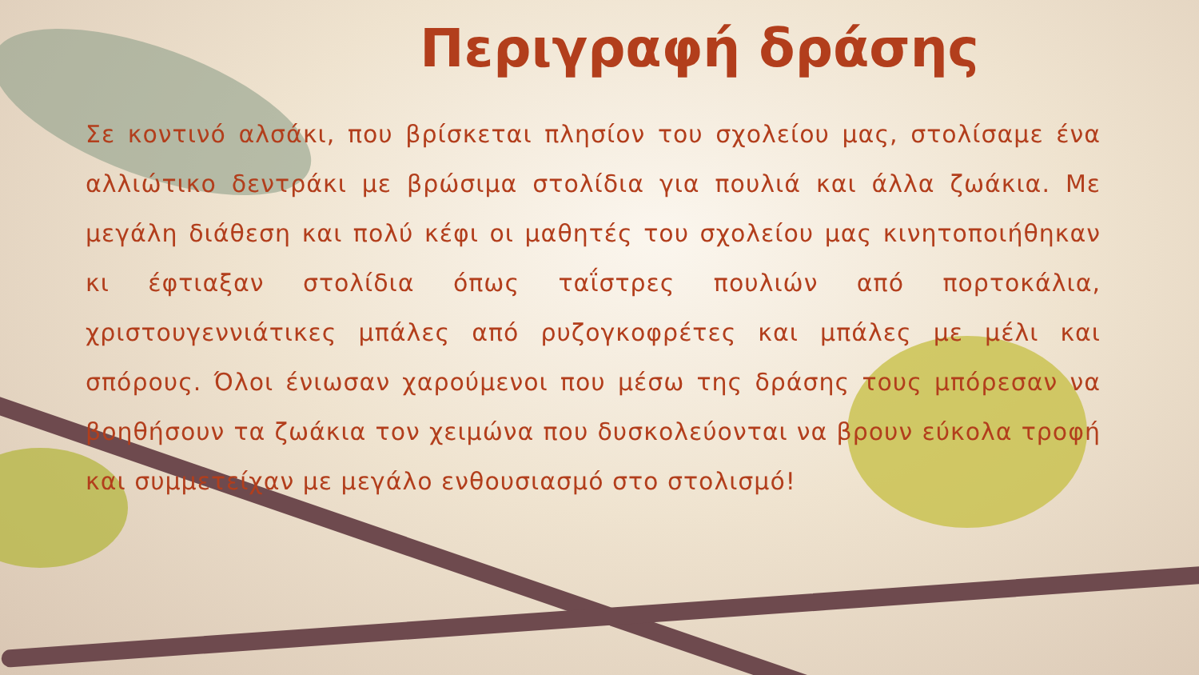Περιγραφή δράσης
Σε κοντινό αλσάκι, που βρίσκεται πλησίον του σχολείου μας, στολίσαμε ένα αλλιώτικο δεντράκι με βρώσιμα στολίδια για πουλιά και άλλα ζωάκια. Με μεγάλη διάθεση και πολύ κέφι οι μαθητές του σχολείου μας κινητοποιήθηκαν κι έφτιαξαν στολίδια όπως ταΐστρες πουλιών από πορτοκάλια, χριστουγεννιάτικες μπάλες από ρυζογκοφρέτες και μπάλες με μέλι και σπόρους. Όλοι ένιωσαν χαρούμενοι που μέσω της δράσης τους μπόρεσαν να βοηθήσουν τα ζωάκια τον χειμώνα που δυσκολεύονται να βρουν εύκολα τροφή και συμμετείχαν με μεγάλο ενθουσιασμό στο στολισμό!